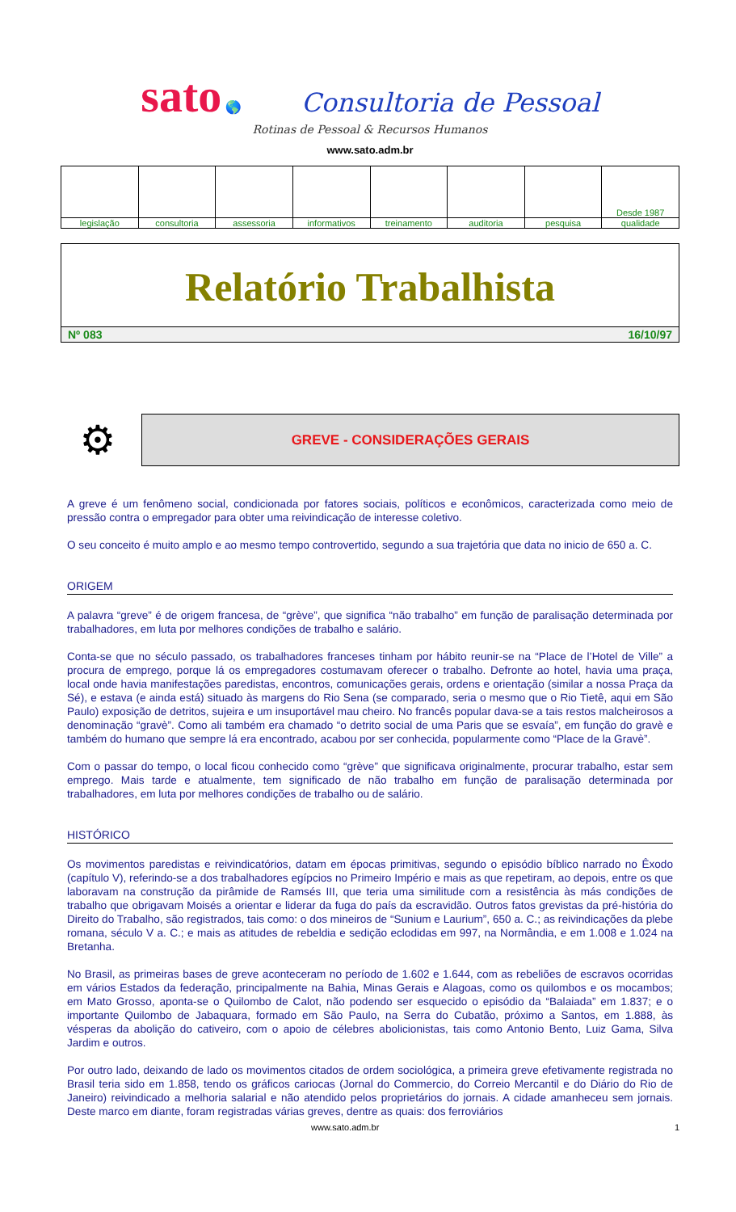sato 🌎 Consultoria de Pessoal
Rotinas de Pessoal & Recursos Humanos
www.sato.adm.br
legislação consultoria assessoria informativos treinamento auditoria pesquisa Desde 1987
qualidade
Relatório Trabalhista
Nº 083 16/10/97
⚙
GREVE - CONSIDERAÇÕES GERAIS
A greve é um fenômeno social, condicionada por fatores sociais, políticos e econômicos, caracterizada como meio de pressão contra o empregador para obter uma reivindicação de interesse coletivo.
O seu conceito é muito amplo e ao mesmo tempo controvertido, segundo a sua trajetória que data no inicio de 650 a. C.
ORIGEM
A palavra “greve” é de origem francesa, de “grève”, que significa “não trabalho” em função de paralisação determinada por trabalhadores, em luta por melhores condições de trabalho e salário.
Conta-se que no século passado, os trabalhadores franceses tinham por hábito reunir-se na “Place de l’Hotel de Ville” a procura de emprego, porque lá os empregadores costumavam oferecer o trabalho. Defronte ao hotel, havia uma praça, local onde havia manifestações paredistas, encontros, comunicações gerais, ordens e orientação (similar a nossa Praça da Sé), e estava (e ainda está) situado às margens do Rio Sena (se comparado, seria o mesmo que o Rio Tietê, aqui em São Paulo) exposição de detritos, sujeira e um insuportável mau cheiro. No francês popular dava-se a tais restos malcheirosos a denominação “gravè”. Como ali também era chamado “o detrito social de uma Paris que se esvaía”, em função do gravè e também do humano que sempre lá era encontrado, acabou por ser conhecida, popularmente como “Place de la Gravè”.
Com o passar do tempo, o local ficou conhecido como “grève” que significava originalmente, procurar trabalho, estar sem emprego. Mais tarde e atualmente, tem significado de não trabalho em função de paralisação determinada por trabalhadores, em luta por melhores condições de trabalho ou de salário.
HISTÓRICO
Os movimentos paredistas e reivindicatórios, datam em épocas primitivas, segundo o episódio bíblico narrado no Êxodo (capítulo V), referindo-se a dos trabalhadores egípcios no Primeiro Império e mais as que repetiram, ao depois, entre os que laboravam na construção da pirâmide de Ramsés III, que teria uma similitude com a resistência às más condições de trabalho que obrigavam Moisés a orientar e liderar da fuga do país da escravidão. Outros fatos grevistas da pré-história do Direito do Trabalho, são registrados, tais como: o dos mineiros de “Sunium e Laurium”, 650 a. C.; as reivindicações da plebe romana, século V a. C.; e mais as atitudes de rebeldia e sedição eclodidas em 997, na Normândia, e em 1.008 e 1.024 na Bretanha.
No Brasil, as primeiras bases de greve aconteceram no período de 1.602 e 1.644, com as rebeliões de escravos ocorridas em vários Estados da federação, principalmente na Bahia, Minas Gerais e Alagoas, como os quilombos e os mocambos; em Mato Grosso, aponta-se o Quilombo de Calot, não podendo ser esquecido o episódio da “Balaiada” em 1.837; e o importante Quilombo de Jabaquara, formado em São Paulo, na Serra do Cubatão, próximo a Santos, em 1.888, às vésperas da abolição do cativeiro, com o apoio de célebres abolicionistas, tais como Antonio Bento, Luiz Gama, Silva Jardim e outros.
Por outro lado, deixando de lado os movimentos citados de ordem sociológica, a primeira greve efetivamente registrada no Brasil teria sido em 1.858, tendo os gráficos cariocas (Jornal do Commercio, do Correio Mercantil e do Diário do Rio de Janeiro) reivindicado a melhoria salarial e não atendido pelos proprietários do jornais. A cidade amanheceu sem jornais. Deste marco em diante, foram registradas várias greves, dentre as quais: dos ferroviários
www.sato.adm.br 1